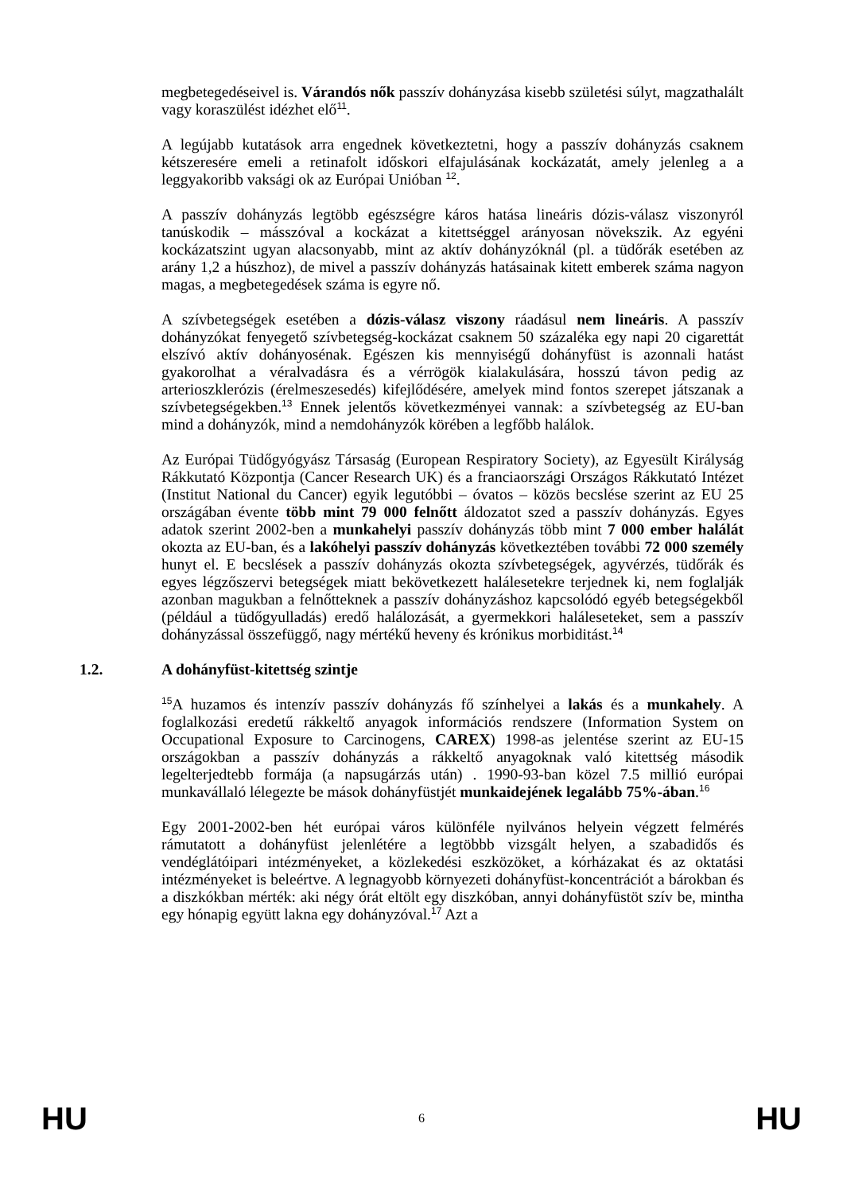megbetegedéseivel is. Várandós nők passzív dohányzása kisebb születési súlyt, magzathalált vagy koraszülést idézhet elő<sup>11</sup>.
A legújabb kutatások arra engednek következtetni, hogy a passzív dohányzás csaknem kétszeresére emeli a retinafolt időskori elfajulásának kockázatát, amely jelenleg a a leggyakoribb vaksági ok az Európai Unióban <sup>12</sup>.
A passzív dohányzás legtöbb egészségre káros hatása lineáris dózis-válasz viszonyról tanúskodik – másszóval a kockázat a kitettséggel arányosan növekszik. Az egyéni kockázatszint ugyan alacsonyabb, mint az aktív dohányzóknál (pl. a tüdőrák esetében az arány 1,2 a húszhoz), de mivel a passzív dohányzás hatásainak kitett emberek száma nagyon magas, a megbetegedések száma is egyre nő.
A szívbetegségek esetében a dózis-válasz viszony ráadásul nem lineáris. A passzív dohányzókat fenyegető szívbetegség-kockázat csaknem 50 százaléka egy napi 20 cigarettát elszívó aktív dohányosénak. Egészen kis mennyiségű dohányfüst is azonnali hatást gyakorolhat a véralvadásra és a vérrögök kialakulására, hosszú távon pedig az arterioszklerózis (érelmeszesedés) kifejlődésére, amelyek mind fontos szerepet játszanak a szívbetegségekben.<sup>13</sup> Ennek jelentős következményei vannak: a szívbetegség az EU-ban mind a dohányzók, mind a nemdohányzók körében a legfőbb halálok.
Az Európai Tüdőgyógyász Társaság (European Respiratory Society), az Egyesült Királyság Rákkutató Központja (Cancer Research UK) és a franciaországi Országos Rákkutató Intézet (Institut National du Cancer) egyik legutóbbi – óvatos – közös becslése szerint az EU 25 országában évente több mint 79 000 felnőtt áldozatot szed a passzív dohányzás. Egyes adatok szerint 2002-ben a munkahelyi passzív dohányzás több mint 7 000 ember halálát okozta az EU-ban, és a lakóhelyi passzív dohányzás következtében további 72 000 személy hunyt el. E becslések a passzív dohányzás okozta szívbetegségek, agyvérzés, tüdőrák és egyes légzőszervi betegségek miatt bekövetkezett halálesetekre terjednek ki, nem foglalják azonban magukban a felnőtteknek a passzív dohányzáshoz kapcsolódó egyéb betegségekből (például a tüdőgyulladás) eredő halálozását, a gyermekkori haláleseteket, sem a passzív dohányzással összefüggő, nagy mértékű heveny és krónikus morbiditást.<sup>14</sup>
1.2. A dohányfüst-kitettség szintje
<sup>15</sup> A huzamos és intenzív passzív dohányzás fő színhelyei a lakás és a munkahely. A foglalkozási eredetű rákkeltő anyagok információs rendszere (Information System on Occupational Exposure to Carcinogens, CAREX) 1998-as jelentése szerint az EU-15 országokban a passzív dohányzás a rákkeltő anyagoknak való kitettség második legelterjedtebb formája (a napsugárzás után) . 1990-93-ban közel 7.5 millió európai munkavállaló lélegezte be mások dohányfüstjét munkaidejének legalább 75%-ában.<sup>16</sup>
Egy 2001-2002-ben hét európai város különféle nyilvános helyein végzett felmérés rámutatott a dohányfüst jelenlétére a legtöbbb vizsgált helyen, a szabadidős és vendéglátóipari intézményeket, a közlekedési eszközöket, a kórházakat és az oktatási intézményeket is beleértve. A legnagyobb környezeti dohányfüst-koncentrációt a bárokban és a diszkókban mérték: aki négy órát eltölt egy diszkóban, annyi dohányfüstöt szív be, mintha egy hónapig együtt lakna egy dohányzóval.<sup>17</sup> Azt a
HU 6 HU